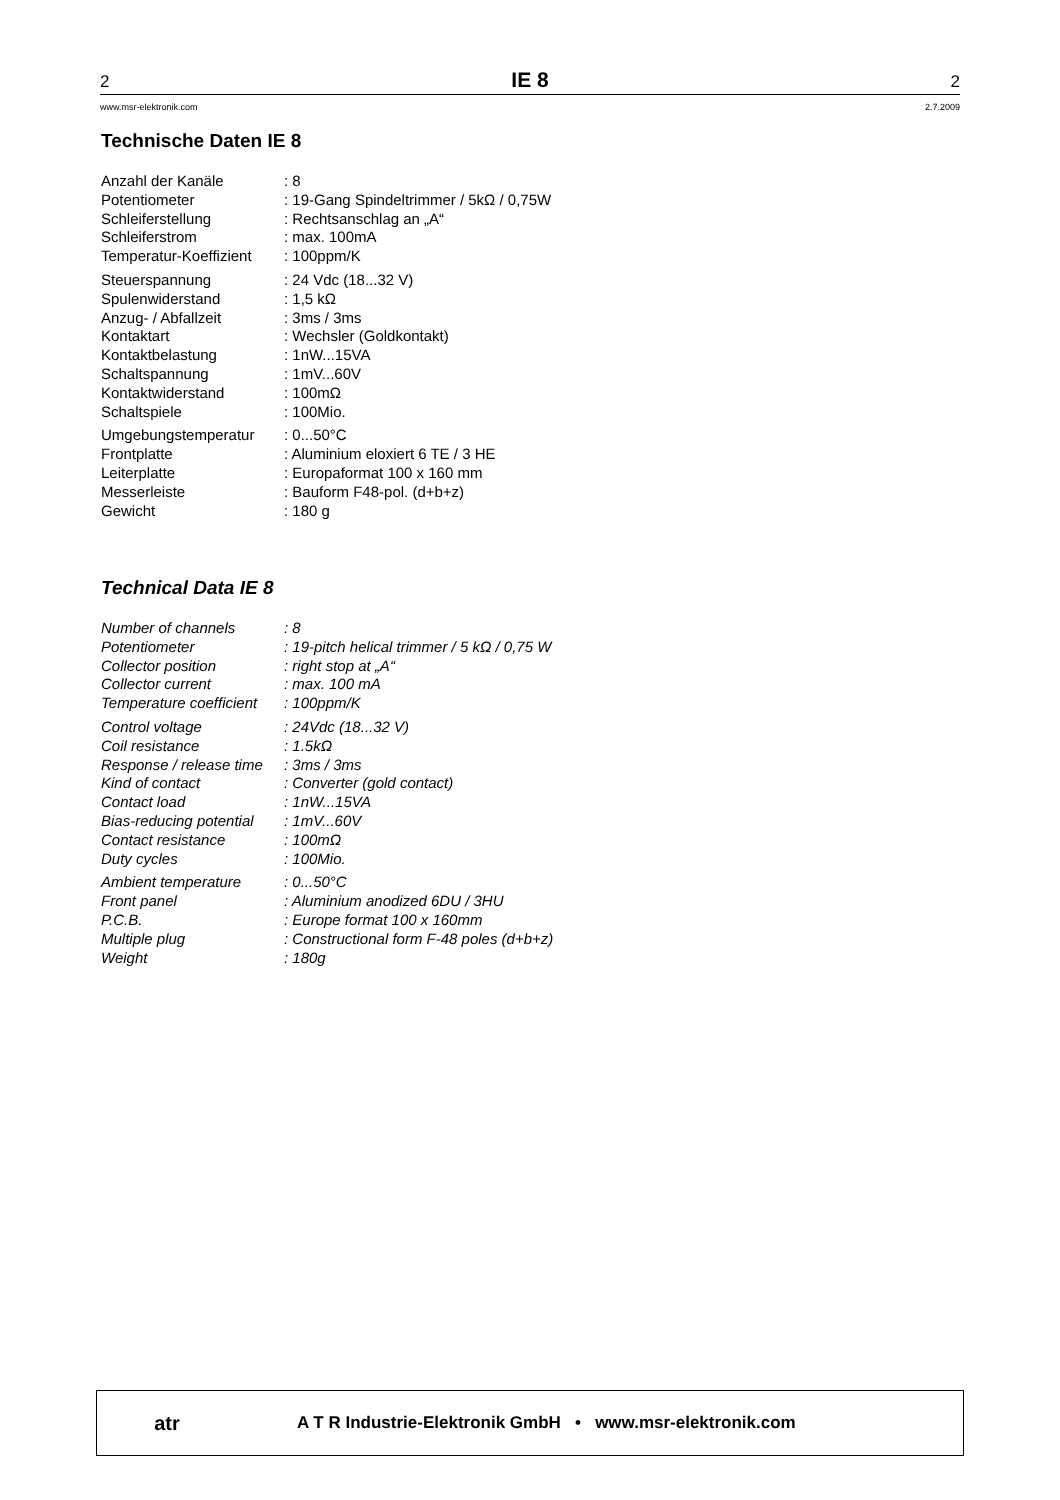2 IE 8 2
www.msr-elektronik.com 2.7.2009
Technische Daten IE 8
| Anzahl der Kanäle | : 8 |
| Potentiometer | : 19-Gang Spindeltrimmer / 5kΩ / 0,75W |
| Schleiferstellung | : Rechtsanschlag an „A“ |
| Schleiferstrom | : max. 100mA |
| Temperatur-Koeffizient | : 100ppm/K |
| Steuerspannung | : 24 Vdc (18...32 V) |
| Spulenwiderstand | : 1,5 kΩ |
| Anzug- / Abfallzeit | : 3ms / 3ms |
| Kontaktart | : Wechsler (Goldkontakt) |
| Kontaktbelastung | : 1nW...15VA |
| Schaltspannung | : 1mV...60V |
| Kontaktwiderstand | : 100mΩ |
| Schaltspiele | : 100Mio. |
| Umgebungstemperatur | : 0...50°C |
| Frontplatte | : Aluminium eloxiert 6 TE / 3 HE |
| Leiterplatte | : Europaformat 100 x 160 mm |
| Messerleiste | : Bauform F48-pol. (d+b+z) |
| Gewicht | : 180 g |
Technical Data IE 8
| Number of channels | : 8 |
| Potentiometer | : 19-pitch helical trimmer / 5 kΩ / 0,75 W |
| Collector position | : right stop at „A“ |
| Collector current | : max. 100 mA |
| Temperature coefficient | : 100ppm/K |
| Control voltage | : 24Vdc (18...32 V) |
| Coil resistance | : 1.5kΩ |
| Response / release time | : 3ms / 3ms |
| Kind of contact | : Converter (gold contact) |
| Contact load | : 1nW...15VA |
| Bias-reducing potential | : 1mV...60V |
| Contact resistance | : 100mΩ |
| Duty cycles | : 100Mio. |
| Ambient temperature | : 0...50°C |
| Front panel | : Aluminium anodized 6DU / 3HU |
| P.C.B. | : Europe format 100 x 160mm |
| Multiple plug | : Constructional form F-48 poles (d+b+z) |
| Weight | : 180g |
atr
A T R Industrie-Elektronik GmbH • www.msr-elektronik.com